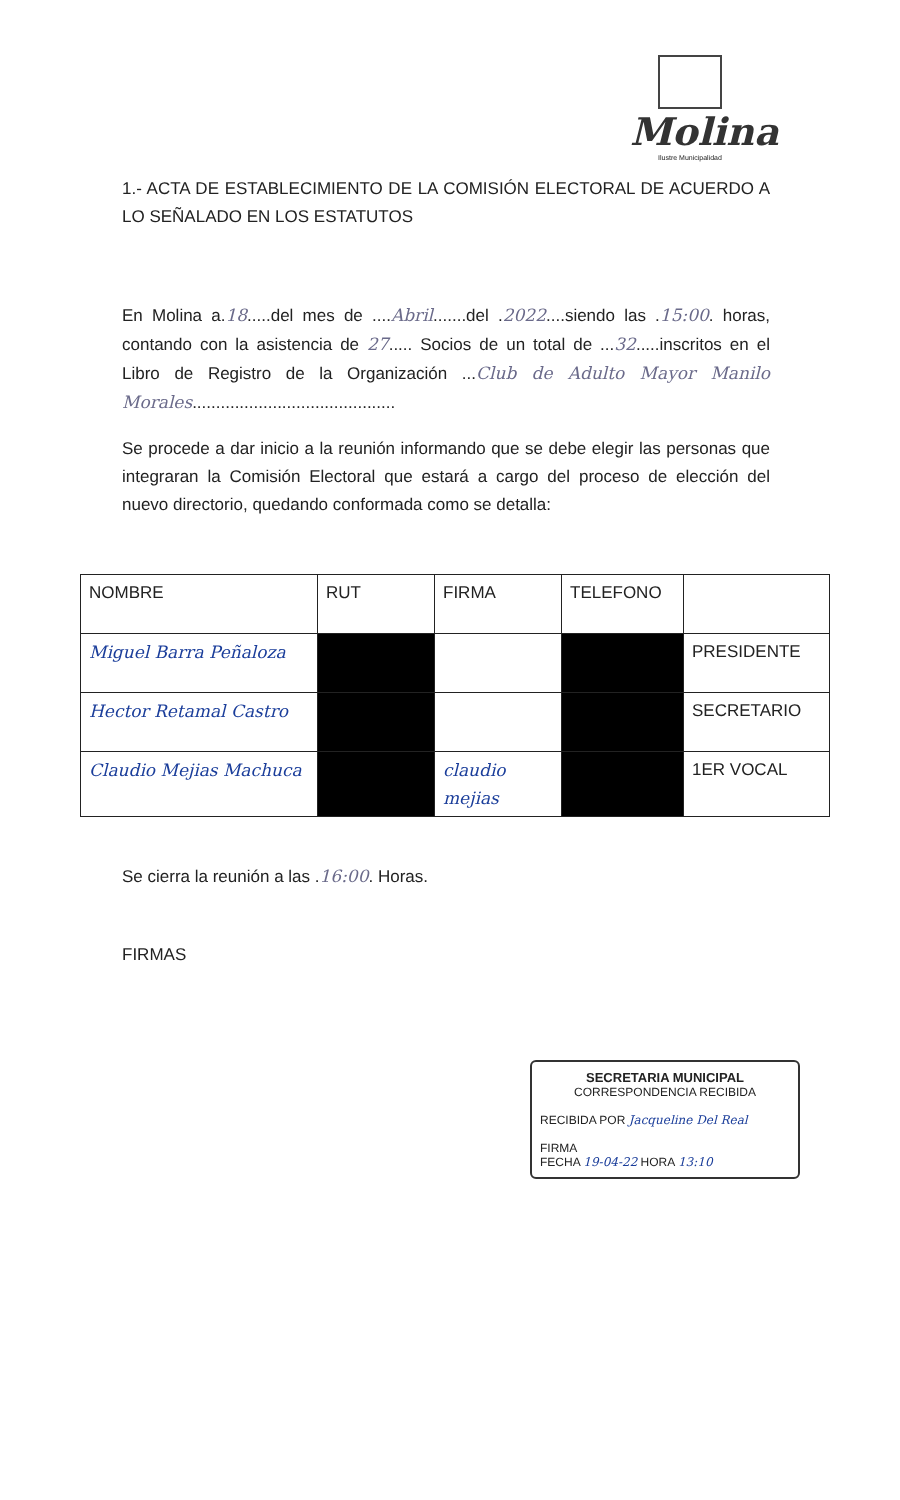Molina
Ilustre Municipalidad
1.- ACTA DE ESTABLECIMIENTO DE LA COMISIÓN ELECTORAL DE ACUERDO A LO SEÑALADO EN LOS ESTATUTOS
En Molina a.18.....del mes de ....Abril.......del .2022....siendo las .15:00. horas, contando con la asistencia de 27..... Socios de un total de ...32.....inscritos en el Libro de Registro de la Organización ...Club de Adulto Mayor Manilo Morales...........................................
Se procede a dar inicio a la reunión informando que se debe elegir las personas que integraran la Comisión Electoral que estará a cargo del proceso de elección del nuevo directorio, quedando conformada como se detalla:
| NOMBRE | RUT | FIRMA | TELEFONO | |
| --- | --- | --- | --- | --- |
| Miguel Barra Peñaloza | | | | PRESIDENTE |
| Hector Retamal Castro | | | | SECRETARIO |
| Claudio Mejias Machuca | | claudio mejias | | 1ER VOCAL |
Se cierra la reunión a las .16:00. Horas.
FIRMAS
SECRETARIA MUNICIPAL
CORRESPONDENCIA RECIBIDA
RECIBIDA POR Jacqueline Del Real
FIRMA
FECHA 19-04-22 HORA 13:10